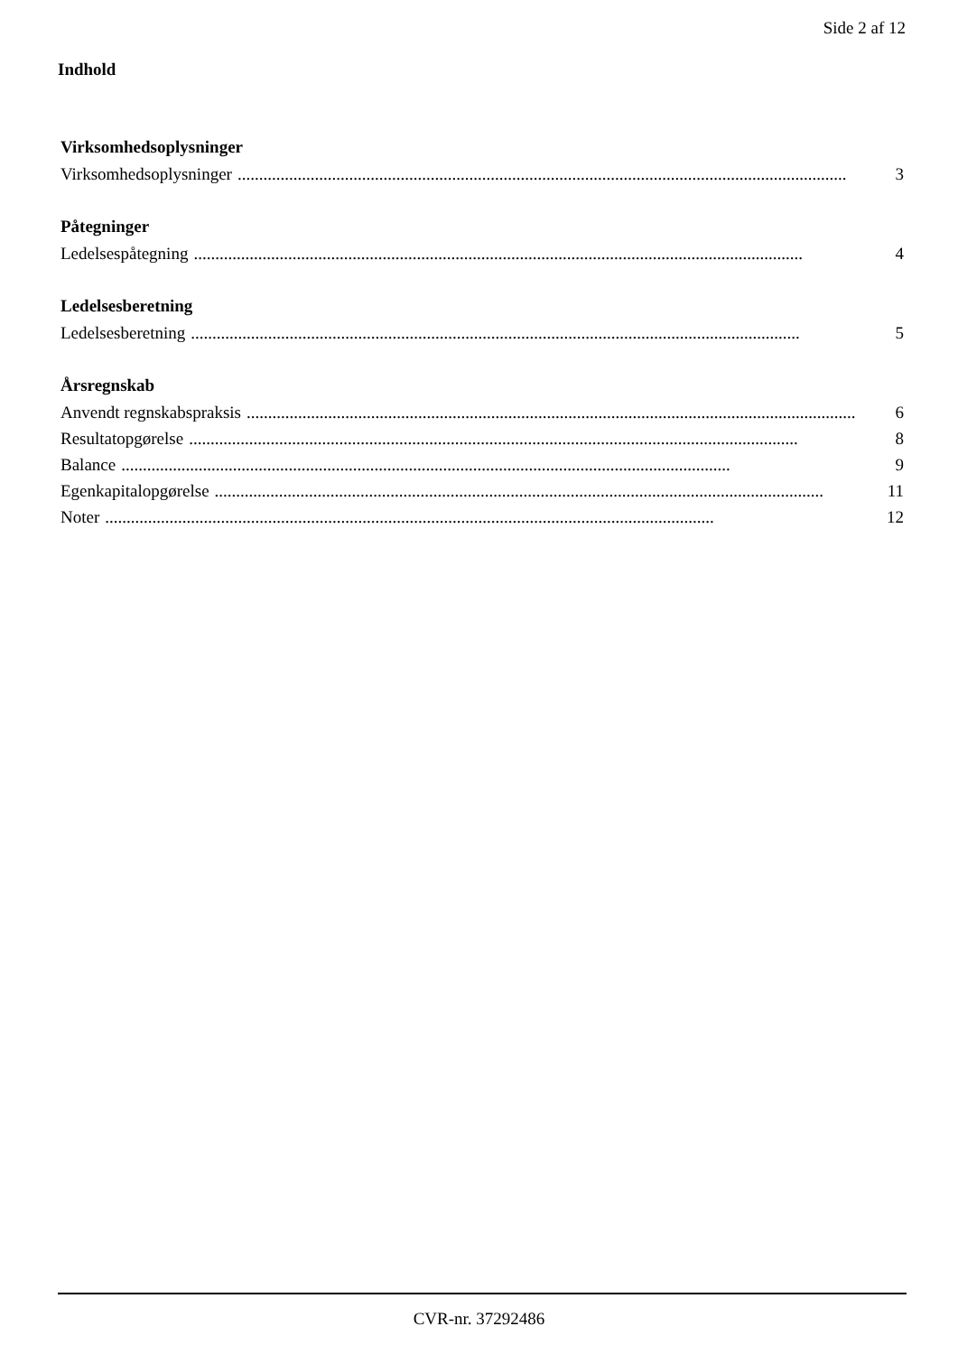Side 2 af 12
Indhold
Virksomhedsoplysninger
Virksomhedsoplysninger.............................................................................................................................................. 3
Påtegninger
Ledelsespåtegning.............................................................................................................................................. 4
Ledelsesberetning
Ledelsesberetning.............................................................................................................................................. 5
Årsregnskab
Anvendt regnskabspraksis.............................................................................................................................................. 6
Resultatopgørelse.............................................................................................................................................. 8
Balance.............................................................................................................................................. 9
Egenkapitalopgørelse.............................................................................................................................................. 11
Noter.............................................................................................................................................. 12
CVR-nr. 37292486